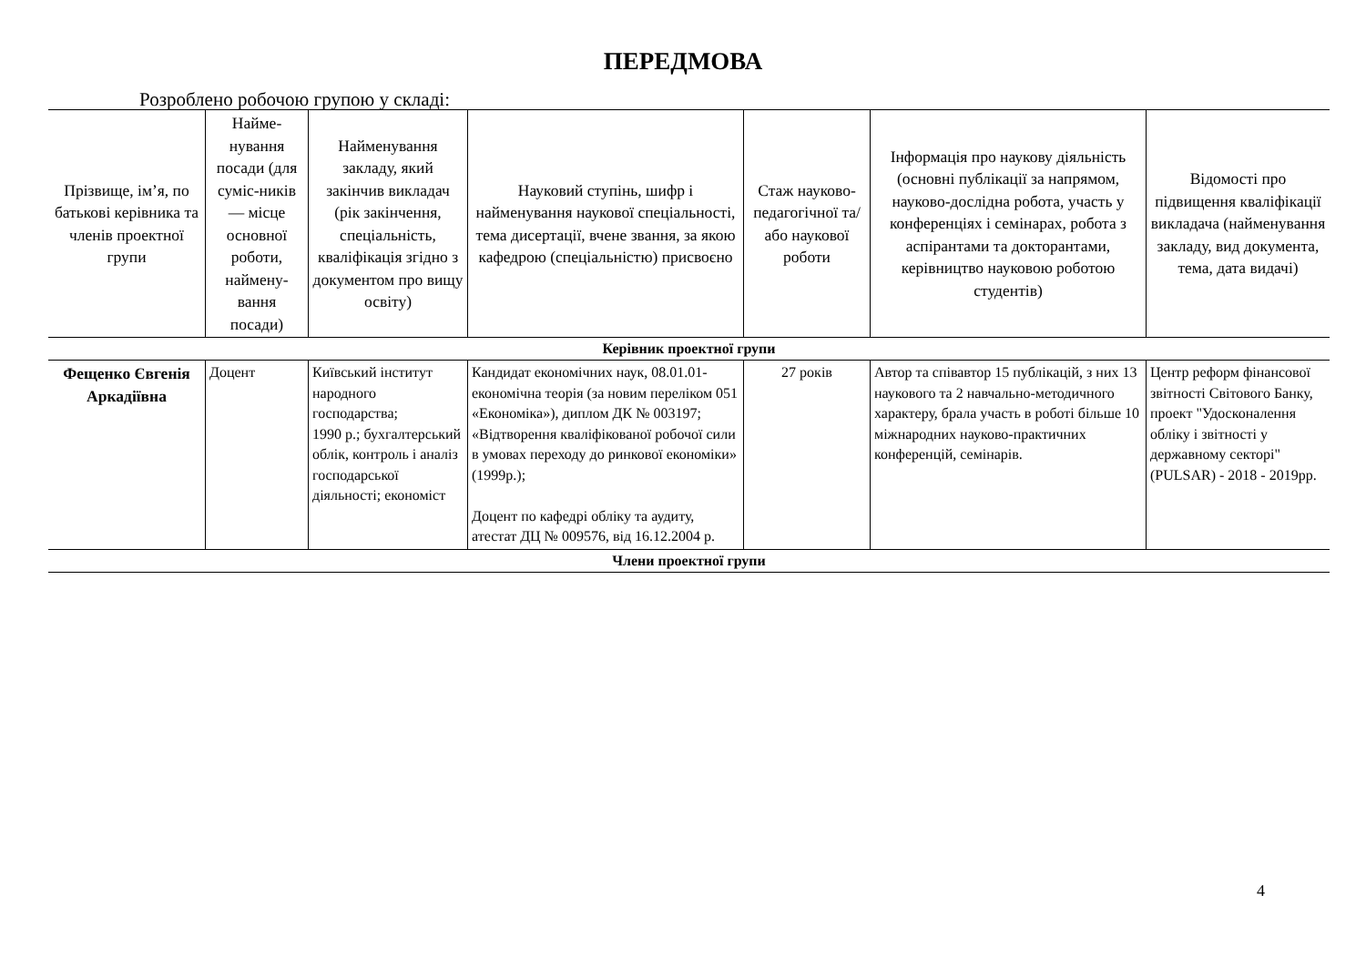ПЕРЕДМОВА
Розроблено робочою групою у складі:
| Прізвище, ім’я, по батькові керівника та членів проектної групи | Найме-нування посади (для суміс-ників — місце основної роботи, наймену-вання посади) | Найменування закладу, який закінчив викладач (рік закінчення, спеціальність, кваліфікація згідно з документом про вищу освіту) | Науковий ступінь, шифр і найменування наукової спеціальності, тема дисертації, вчене звання, за якою кафедрою (спеціальністю) присвоєно | Стаж науково-педагогічної та/або наукової роботи | Інформація про наукову діяльність (основні публікації за напрямом, науково-дослідна робота, участь у конференціях і семінарах, робота з аспірантами та докторантами, керівництво науковою роботою студентів) | Відомості про підвищення кваліфікації викладача (найменування закладу, вид документа, тема, дата видачі) |
| --- | --- | --- | --- | --- | --- | --- |
| Керівник проектної групи | | | | | | |
| Фещенко Євгенія Аркадіївна | Доцент | Київський інститут народного господарства; 1990 р.; бухгалтерський облік, контроль і аналіз господарської діяльності; економіст | Кандидат економічних наук, 08.01.01- економічна теорія (за новим переліком 051 «Економіка»), диплом ДК № 003197; «Відтворення кваліфікованої робочої сили в умовах переходу до ринкової економіки» (1999р.); Доцент по кафедрі обліку та аудиту, атестат ДЦ № 009576, від 16.12.2004 р. | 27 років | Автор та співавтор 15 публікацій, з них 13 наукового та 2 навчально-методичного характеру, брала участь в роботі більше 10 міжнародних науково-практичних конференцій, семінарів. | Центр реформ фінансової звітності Світового Банку, проект "Удосконалення обліку і звітності у державному секторі" (PULSAR) - 2018 - 2019рр. |
| Члени проектної групи | | | | | | |
4